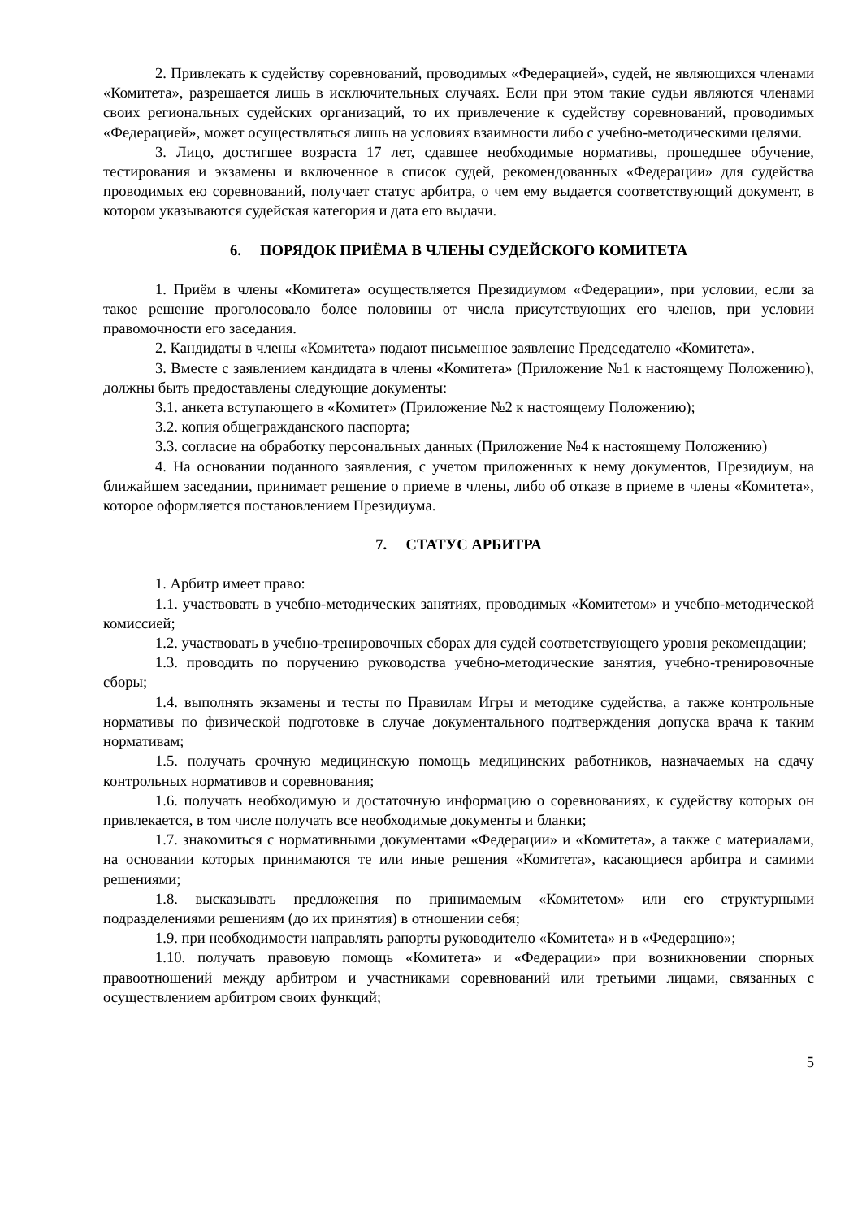2. Привлекать к судейству соревнований, проводимых «Федерацией», судей, не являющихся членами «Комитета», разрешается лишь в исключительных случаях. Если при этом такие судьи являются членами своих региональных судейских организаций, то их привлечение к судейству соревнований, проводимых «Федерацией», может осуществляться лишь на условиях взаимности либо с учебно-методическими целями.
3. Лицо, достигшее возраста 17 лет, сдавшее необходимые нормативы, прошедшее обучение, тестирования и экзамены и включенное в список судей, рекомендованных «Федерации» для судейства проводимых ею соревнований, получает статус арбитра, о чем ему выдается соответствующий документ, в котором указываются судейская категория и дата его выдачи.
6. ПОРЯДОК ПРИЁМА В ЧЛЕНЫ СУДЕЙСКОГО КОМИТЕТА
1. Приём в члены «Комитета» осуществляется Президиумом «Федерации», при условии, если за такое решение проголосовало более половины от числа присутствующих его членов, при условии правомочности его заседания.
2. Кандидаты в члены «Комитета» подают письменное заявление Председателю «Комитета».
3. Вместе с заявлением кандидата в члены «Комитета» (Приложение №1 к настоящему Положению), должны быть предоставлены следующие документы:
3.1. анкета вступающего в «Комитет» (Приложение №2 к настоящему Положению);
3.2. копия общегражданского паспорта;
3.3. согласие на обработку персональных данных (Приложение №4 к настоящему Положению)
4. На основании поданного заявления, с учетом приложенных к нему документов, Президиум, на ближайшем заседании, принимает решение о приеме в члены, либо об отказе в приеме в члены «Комитета», которое оформляется постановлением Президиума.
7. СТАТУС АРБИТРА
1. Арбитр имеет право:
1.1. участвовать в учебно-методических занятиях, проводимых «Комитетом» и учебно-методической комиссией;
1.2. участвовать в учебно-тренировочных сборах для судей соответствующего уровня рекомендации;
1.3. проводить по поручению руководства учебно-методические занятия, учебно-тренировочные сборы;
1.4. выполнять экзамены и тесты по Правилам Игры и методике судейства, а также контрольные нормативы по физической подготовке в случае документального подтверждения допуска врача к таким нормативам;
1.5. получать срочную медицинскую помощь медицинских работников, назначаемых на сдачу контрольных нормативов и соревнования;
1.6. получать необходимую и достаточную информацию о соревнованиях, к судейству которых он привлекается, в том числе получать все необходимые документы и бланки;
1.7. знакомиться с нормативными документами «Федерации» и «Комитета», а также с материалами, на основании которых принимаются те или иные решения «Комитета», касающиеся арбитра и самими решениями;
1.8. высказывать предложения по принимаемым «Комитетом» или его структурными подразделениями решениям (до их принятия) в отношении себя;
1.9. при необходимости направлять рапорты руководителю «Комитета» и в «Федерацию»;
1.10. получать правовую помощь «Комитета» и «Федерации» при возникновении спорных правоотношений между арбитром и участниками соревнований или третьими лицами, связанных с осуществлением арбитром своих функций;
5